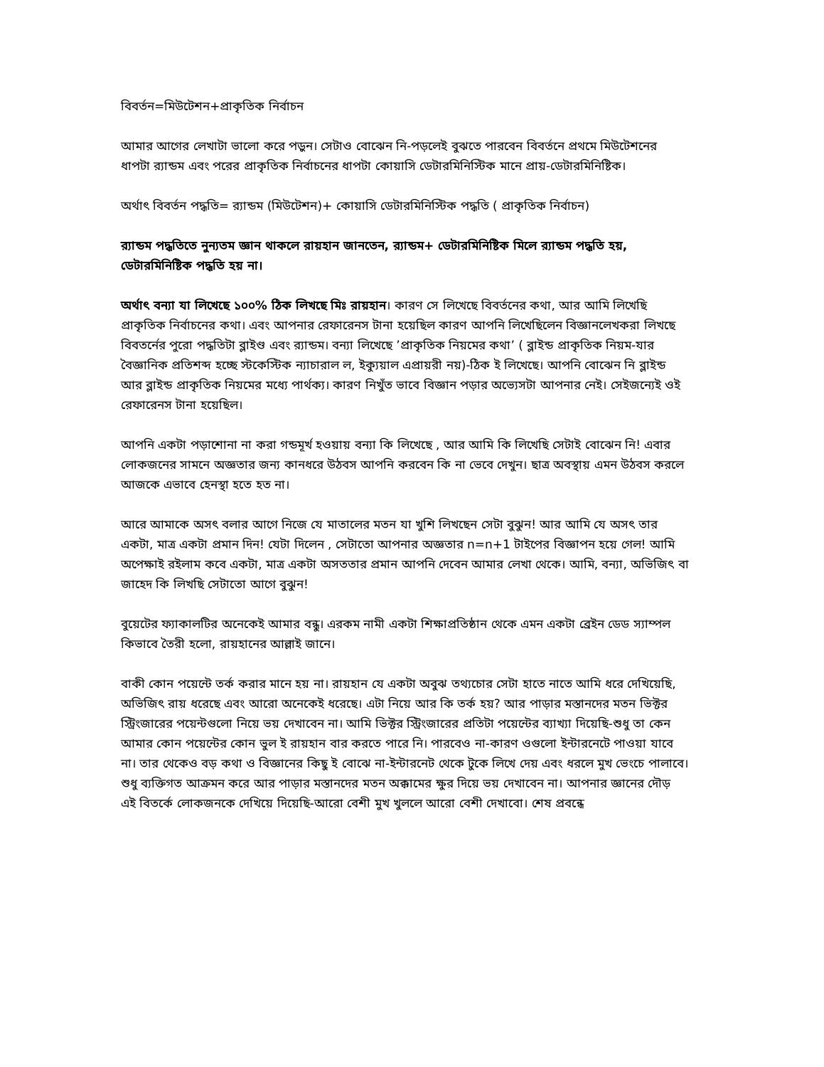বিবর্তন=মিউটেশন+প্রাকৃতিক নির্বাচন
আমার আগের লেখাটা ভালো করে পড়ুন। সেটাও বোঝেন নি-পড়লেই বুঝতে পারবেন বিবর্তনে প্রথমে মিউটেশনের ধাপটা র‍্যান্ডম এবং পরের প্রাকৃতিক নির্বাচনের ধাপটা কোয়াসি ডেটারমিনিস্টিক মানে প্রায়-ডেটারমিনিষ্টিক।
অর্থাৎ বিবর্তন পদ্ধতি= র‍্যান্ডম (মিউটেশন)+ কোয়াসি ডেটারমিনিস্টিক পদ্ধতি ( প্রাকৃতিক নির্বাচন)
র‍্যান্ডম পদ্ধতিতে নুন্যতম জ্ঞান থাকলে রায়হান জানতেন, র‍্যান্ডম+ ডেটারমিনিষ্টিক মিলে র‍্যান্ডম পদ্ধতি হয়, ডেটারমিনিষ্টিক পদ্ধতি হয় না।
অর্থাৎ বন্যা যা লিখেছে ১০০% ঠিক লিখছে মিঃ রায়হান। কারণ সে লিখেছে বিবর্তনের কথা, আর আমি লিখেছি প্রাকৃতিক নির্বাচনের কথা। এবং আপনার রেফারেনস টানা হয়েছিল কারণ আপনি লিখেছিলেন বিজ্ঞানলেখকরা লিখছে বিবতর্নের পুরো পদ্ধতিটা ব্লাইণ্ড এবং র‍্যান্ডম। বন্যা লিখেছে ’প্রাকৃতিক নিয়মের কথা’ ( ব্লাইন্ড প্রাকৃতিক নিয়ম-যার বৈজ্ঞানিক প্রতিশব্দ হচ্ছে স্টকেস্টিক ন্যাচারাল ল, ইক্যুয়াল এপ্রায়রী নয়)-ঠিক ই লিখেছে। আপনি বোঝেন নি ব্লাইন্ড আর ব্লাইন্ড প্রাকৃতিক নিয়মের মধ্যে পার্থক্য। কারণ নিখুঁত ভাবে বিজ্ঞান পড়ার অভ্যেসটা আপনার নেই। সেইজন্যেই ওই রেফারেনস টানা হয়েছিল।
আপনি একটা পড়াশোনা না করা গন্ডমূর্খ হওয়ায় বন্যা কি লিখেছে , আর আমি কি লিখেছি সেটাই বোঝেন নি! এবার লোকজনের সামনে অজ্ঞতার জন্য কানধরে উঠবস আপনি করবেন কি না ভেবে দেখুন। ছাত্র অবস্থায় এমন উঠবস করলে আজকে এভাবে হেনস্থা হতে হত না।
আরে আমাকে অসৎ বলার আগে নিজে যে মাতালের মতন যা খুশি লিখছেন সেটা বুঝুন! আর আমি যে অসৎ তার একটা, মাত্র একটা প্রমান দিন! যেটা দিলেন , সেটাতো আপনার অজ্ঞতার n=n+1 টাইপের বিজ্ঞাপন হয়ে গেল! আমি অপেক্ষাই রইলাম কবে একটা, মাত্র একটা অসততার প্রমান আপনি দেবেন আমার লেখা থেকে। আমি, বন্যা, অভিজিৎ বা জাহেদ কি লিখছি সেটাতো আগে বুঝুন!
বুয়েটের ফ্যাকালটির অনেকেই আমার বন্ধু। এরকম নামী একটা শিক্ষাপ্রতিষ্ঠান থেকে এমন একটা ব্রেইন ডেড স্যাম্পল কিভাবে তৈরী হলো, রায়হানের আল্লাই জানে।
বাকী কোন পয়েন্টে তর্ক করার মানে হয় না। রায়হান যে একটা অবুঝ তথ্যচোর সেটা হাতে নাতে আমি ধরে দেখিয়েছি, অভিজিৎ রায় ধরেছে এবং আরো অনেকেই ধরেছে। এটা নিয়ে আর কি তর্ক হয়? আর পাড়ার মস্তানদের মতন ভিক্টর স্ট্রিংজারের পয়েন্টগুলো নিয়ে ভয় দেখাবেন না। আমি ভিক্টর স্ট্রিংজারের প্রতিটা পয়েন্টের ব্যাখ্যা দিয়েছি-শুধু তা কেন আমার কোন পয়েন্টের কোন ভুল ই রায়হান বার করতে পারে নি। পারবেও না-কারণ ওগুলো ইন্টারনেটে পাওয়া যাবে না। তার থেকেও বড় কথা ও বিজ্ঞানের কিছু ই বোঝে না-ইন্টারনেট থেকে টুকে লিখে দেয় এবং ধরলে মুখ ভেংচে পালাবে। শুধু ব্যক্তিগত আক্রমন করে আর পাড়ার মস্তানদের মতন অক্কামের ক্ষুর দিয়ে ভয় দেখাবেন না। আপনার জ্ঞানের দৌড় এই বিতর্কে লোকজনকে দেখিয়ে দিয়েছি-আরো বেশী মুখ খুললে আরো বেশী দেখাবো। শেষ প্রবন্ধে